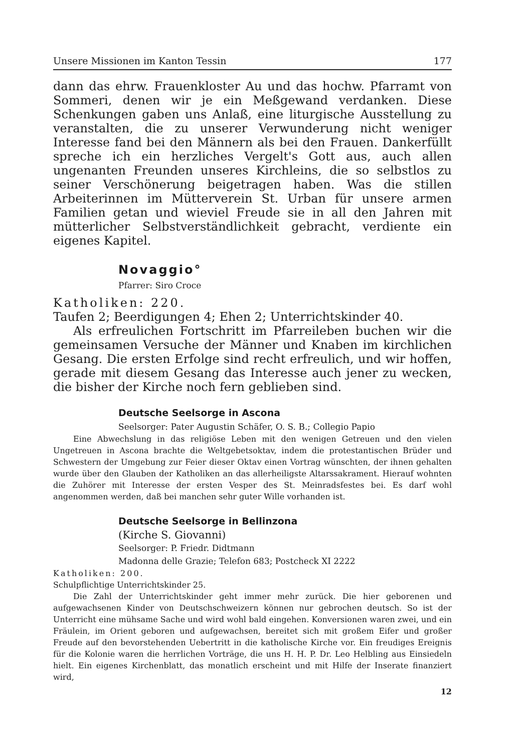Unsere Missionen im Kanton Tessin 177
dann das ehrw. Frauenkloster Au und das hochw. Pfarramt von Sommeri, denen wir je ein Meßgewand verdanken. Diese Schenkungen gaben uns Anlaß, eine liturgische Ausstellung zu veranstalten, die zu unserer Verwunderung nicht weniger Interesse fand bei den Männern als bei den Frauen. Dankerfüllt spreche ich ein herzliches Vergelt's Gott aus, auch allen ungenanten Freunden unseres Kirchleins, die so selbstlos zu seiner Verschönerung beigetragen haben. Was die stillen Arbeiterinnen im Mütterverein St. Urban für unsere armen Familien getan und wieviel Freude sie in all den Jahren mit mütterlicher Selbstverständlichkeit gebracht, verdiente ein eigenes Kapitel.
Novaggio°
Pfarrer: Siro Croce
Katholiken: 220.
Taufen 2; Beerdigungen 4; Ehen 2; Unterrichtskinder 40.
Als erfreulichen Fortschritt im Pfarreileben buchen wir die gemeinsamen Versuche der Männer und Knaben im kirchlichen Gesang. Die ersten Erfolge sind recht erfreulich, und wir hoffen, gerade mit diesem Gesang das Interesse auch jener zu wecken, die bisher der Kirche noch fern geblieben sind.
Deutsche Seelsorge in Ascona
Seelsorger: Pater Augustin Schäfer, O. S. B.; Collegio Papio
Eine Abwechslung in das religiöse Leben mit den wenigen Getreuen und den vielen Ungetreuen in Ascona brachte die Weltgebetsoktav, indem die protestantischen Brüder und Schwestern der Umgebung zur Feier dieser Oktav einen Vortrag wünschten, der ihnen gehalten wurde über den Glauben der Katholiken an das allerheiligste Altarssakrament. Hierauf wohnten die Zuhörer mit Interesse der ersten Vesper des St. Meinradsfestes bei. Es darf wohl angenommen werden, daß bei manchen sehr guter Wille vorhanden ist.
Deutsche Seelsorge in Bellinzona
(Kirche S. Giovanni)
Seelsorger: P. Friedr. Didtmann
Madonna delle Grazie; Telefon 683; Postcheck XI 2222
Katholiken: 200.
Schulpflichtige Unterrichtskinder 25.
Die Zahl der Unterrichtskinder geht immer mehr zurück. Die hier geborenen und aufgewachsenen Kinder von Deutschschweizern können nur gebrochen deutsch. So ist der Unterricht eine mühsame Sache und wird wohl bald eingehen. Konversionen waren zwei, und ein Fräulein, im Orient geboren und aufgewachsen, bereitet sich mit großem Eifer und großer Freude auf den bevorstehenden Uebertritt in die katholische Kirche vor. Ein freudiges Ereignis für die Kolonie waren die herrlichen Vorträge, die uns H. H. P. Dr. Leo Helbling aus Einsiedeln hielt. Ein eigenes Kirchenblatt, das monatlich erscheint und mit Hilfe der Inserate finanziert wird,
12